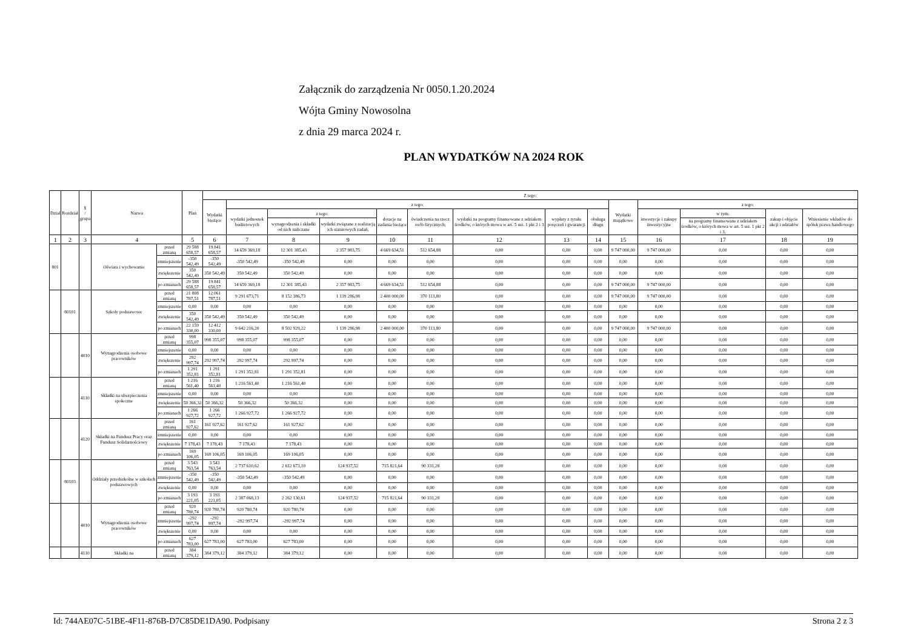Załącznik do zarządzenia Nr 0050.1.20.2024
Wójta Gminy Nowosolna
z dnia 29 marca 2024 r.
PLAN WYDATKÓW NA 2024 ROK
| Dział | Rozdział | § / grupa | Nazwa | | Plan | Z tego: | | | | | | | | | | | | | |
| --- | --- | --- | --- | --- | --- | --- | --- | --- | --- | --- | --- | --- | --- | --- | --- | --- | --- | --- | --- |
| | | | | | | Wydatki bieżące | z tego: | | | | | | | | Wydatki majątkowe | z tego: | | | |
| | | | | | | | wydatki jednostek budżetowych | z tego: | | dotacje na zadania bieżące | świadczenia na rzecz osób fizycznych; | wydatki na programy finansowane z udziałem środków, o których mowa w art. 5 ust. 1 pkt 2 i 3 | wypłaty z tytułu poręczeń i gwarancji | obsługa długu | | inwestycje i zakupy inwestycyjne | w tym: | zakup i objęcie akcji i udziałów | Wniesienie wkładów do spółek prawa handlowego |
| | | | | | | | | wynagrodzenia i składki od nich naliczane | wydatki związane z realizacją ich statutowych zadań; | | | | | | | | na programy finansowane z udziałem środków, o których mowa w art. 5 ust. 1 pkt 2 i 3, | | |
| 1 | 2 | 3 | 4 | | 5 | 6 | 7 | 8 | 9 | 10 | 11 | 12 | 13 | 14 | 15 | 16 | 17 | 18 | 19 |
| 801 | | | Oświata i wychowanie | przed zmianą | 29 588 658,57 | 19 841 658,57 | 14 659 369,18 | 12 301 385,43 | 2 357 983,75 | 4 669 634,51 | 512 654,88 | 0,00 | 0,00 | 0,00 | 9 747 000,00 | 9 747 000,00 | 0,00 | 0,00 | 0,00 |
| | | | | zmniejszenie | -350 542,49 | -350 542,49 | -350 542,49 | -350 542,49 | 0,00 | 0,00 | 0,00 | 0,00 | 0,00 | 0,00 | 0,00 | 0,00 | 0,00 | 0,00 | 0,00 |
| | | | | zwiększenie | 350 542,49 | 350 542,49 | 350 542,49 | 350 542,49 | 0,00 | 0,00 | 0,00 | 0,00 | 0,00 | 0,00 | 0,00 | 0,00 | 0,00 | 0,00 | 0,00 |
| | | | | po zmianach | 29 588 658,57 | 19 841 658,57 | 14 659 369,18 | 12 301 385,43 | 2 357 983,75 | 4 669 634,51 | 512 654,88 | 0,00 | 0,00 | 0,00 | 9 747 000,00 | 9 747 000,00 | 0,00 | 0,00 | 0,00 |
| | 80101 | | Szkoły podstawowe | przed zmianą | 21 808 787,51 | 12 061 787,51 | 9 291 673,71 | 8 152 386,73 | 1 139 286,98 | 2 400 000,00 | 370 113,80 | 0,00 | 0,00 | 0,00 | 9 747 000,00 | 9 747 000,00 | 0,00 | 0,00 | 0,00 |
| | | | | zmniejszenie | 0,00 | 0,00 | 0,00 | 0,00 | 0,00 | 0,00 | 0,00 | 0,00 | 0,00 | 0,00 | 0,00 | 0,00 | 0,00 | 0,00 | 0,00 |
| | | | | zwiększenie | 350 542,49 | 350 542,49 | 350 542,49 | 350 542,49 | 0,00 | 0,00 | 0,00 | 0,00 | 0,00 | 0,00 | 0,00 | 0,00 | 0,00 | 0,00 | 0,00 |
| | | | | po zmianach | 22 159 330,00 | 12 412 330,00 | 9 642 216,20 | 8 502 929,22 | 1 139 286,98 | 2 400 000,00 | 370 113,80 | 0,00 | 0,00 | 0,00 | 9 747 000,00 | 9 747 000,00 | 0,00 | 0,00 | 0,00 |
| | | 4010 | Wynagrodzenia osobowe pracowników | przed zmianą | 998 355,07 | 998 355,07 | 998 355,07 | 998 355,07 | 0,00 | 0,00 | 0,00 | 0,00 | 0,00 | 0,00 | 0,00 | 0,00 | 0,00 | 0,00 | 0,00 |
| | | | | zmniejszenie | 0,00 | 0,00 | 0,00 | 0,00 | 0,00 | 0,00 | 0,00 | 0,00 | 0,00 | 0,00 | 0,00 | 0,00 | 0,00 | 0,00 | 0,00 |
| | | | | zwiększenie | 292 997,74 | 292 997,74 | 292 997,74 | 292 997,74 | 0,00 | 0,00 | 0,00 | 0,00 | 0,00 | 0,00 | 0,00 | 0,00 | 0,00 | 0,00 | 0,00 |
| | | | | po zmianach | 1 291 352,81 | 1 291 352,81 | 1 291 352,81 | 1 291 352,81 | 0,00 | 0,00 | 0,00 | 0,00 | 0,00 | 0,00 | 0,00 | 0,00 | 0,00 | 0,00 | 0,00 |
| | | 4110 | Składki na ubezpieczenia społeczne | przed zmianą | 1 216 561,40 | 1 216 561,40 | 1 216 561,40 | 1 216 561,40 | 0,00 | 0,00 | 0,00 | 0,00 | 0,00 | 0,00 | 0,00 | 0,00 | 0,00 | 0,00 | 0,00 |
| | | | | zmniejszenie | 0,00 | 0,00 | 0,00 | 0,00 | 0,00 | 0,00 | 0,00 | 0,00 | 0,00 | 0,00 | 0,00 | 0,00 | 0,00 | 0,00 | 0,00 |
| | | | | zwiększenie | 50 366,32 | 50 366,32 | 50 366,32 | 50 366,32 | 0,00 | 0,00 | 0,00 | 0,00 | 0,00 | 0,00 | 0,00 | 0,00 | 0,00 | 0,00 | 0,00 |
| | | | | po zmianach | 1 266 927,72 | 1 266 927,72 | 1 266 927,72 | 1 266 927,72 | 0,00 | 0,00 | 0,00 | 0,00 | 0,00 | 0,00 | 0,00 | 0,00 | 0,00 | 0,00 | 0,00 |
| | | 4120 | Składki na Fundusz Pracy oraz Fundusz Solidarnościowy | przed zmianą | 161 927,62 | 161 927,62 | 161 927,62 | 161 927,62 | 0,00 | 0,00 | 0,00 | 0,00 | 0,00 | 0,00 | 0,00 | 0,00 | 0,00 | 0,00 | 0,00 |
| | | | | zmniejszenie | 0,00 | 0,00 | 0,00 | 0,00 | 0,00 | 0,00 | 0,00 | 0,00 | 0,00 | 0,00 | 0,00 | 0,00 | 0,00 | 0,00 | 0,00 |
| | | | | zwiększenie | 7 178,43 | 7 178,43 | 7 178,43 | 7 178,43 | 0,00 | 0,00 | 0,00 | 0,00 | 0,00 | 0,00 | 0,00 | 0,00 | 0,00 | 0,00 | 0,00 |
| | | | | po zmianach | 169 106,05 | 169 106,05 | 169 106,05 | 169 106,05 | 0,00 | 0,00 | 0,00 | 0,00 | 0,00 | 0,00 | 0,00 | 0,00 | 0,00 | 0,00 | 0,00 |
| | 80103 | | Oddziały przedszkolne w szkołach podstawowych | przed zmianą | 3 543 763,54 | 3 543 763,54 | 2 737 610,62 | 2 612 673,10 | 124 937,52 | 715 821,64 | 90 331,28 | 0,00 | 0,00 | 0,00 | 0,00 | 0,00 | 0,00 | 0,00 | 0,00 |
| | | | | zmniejszenie | -350 542,49 | -350 542,49 | -350 542,49 | -350 542,49 | 0,00 | 0,00 | 0,00 | 0,00 | 0,00 | 0,00 | 0,00 | 0,00 | 0,00 | 0,00 | 0,00 |
| | | | | zwiększenie | 0,00 | 0,00 | 0,00 | 0,00 | 0,00 | 0,00 | 0,00 | 0,00 | 0,00 | 0,00 | 0,00 | 0,00 | 0,00 | 0,00 | 0,00 |
| | | | | po zmianach | 3 193 221,05 | 3 193 221,05 | 2 387 068,13 | 2 262 130,61 | 124 937,52 | 715 821,64 | 90 331,28 | 0,00 | 0,00 | 0,00 | 0,00 | 0,00 | 0,00 | 0,00 | 0,00 |
| | | 4010 | Wynagrodzenia osobowe pracowników | przed zmianą | 920 780,74 | 920 780,74 | 920 780,74 | 920 780,74 | 0,00 | 0,00 | 0,00 | 0,00 | 0,00 | 0,00 | 0,00 | 0,00 | 0,00 | 0,00 | 0,00 |
| | | | | zmniejszenie | -292 997,74 | -292 997,74 | -292 997,74 | -292 997,74 | 0,00 | 0,00 | 0,00 | 0,00 | 0,00 | 0,00 | 0,00 | 0,00 | 0,00 | 0,00 | 0,00 |
| | | | | zwiększenie | 0,00 | 0,00 | 0,00 | 0,00 | 0,00 | 0,00 | 0,00 | 0,00 | 0,00 | 0,00 | 0,00 | 0,00 | 0,00 | 0,00 | 0,00 |
| | | | | po zmianach | 627 783,00 | 627 783,00 | 627 783,00 | 627 783,00 | 0,00 | 0,00 | 0,00 | 0,00 | 0,00 | 0,00 | 0,00 | 0,00 | 0,00 | 0,00 | 0,00 |
| | | 4110 | Składki na | przed zmianą | 384 379,12 | 384 379,12 | 384 379,12 | 384 379,12 | 0,00 | 0,00 | 0,00 | 0,00 | 0,00 | 0,00 | 0,00 | 0,00 | 0,00 | 0,00 | 0,00 |
Id: 744AE07C-51BE-4F11-876B-D7C85DE1DA90. Podpisany Strona 2 z 3